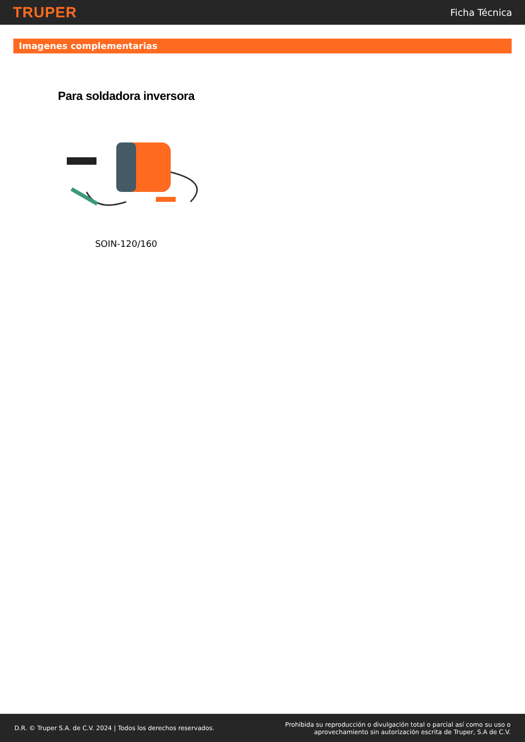TRUPER
Ficha Técnica
Imagenes complementarias
Para soldadora inversora
SOIN-120/160
D.R. © Truper S.A. de C.V. 2024 | Todos los derechos reservados.
Prohibida su reproducción o divulgación total o parcial así como su uso o
aprovechamiento sin autorización escrita de Truper, S.A de C.V.